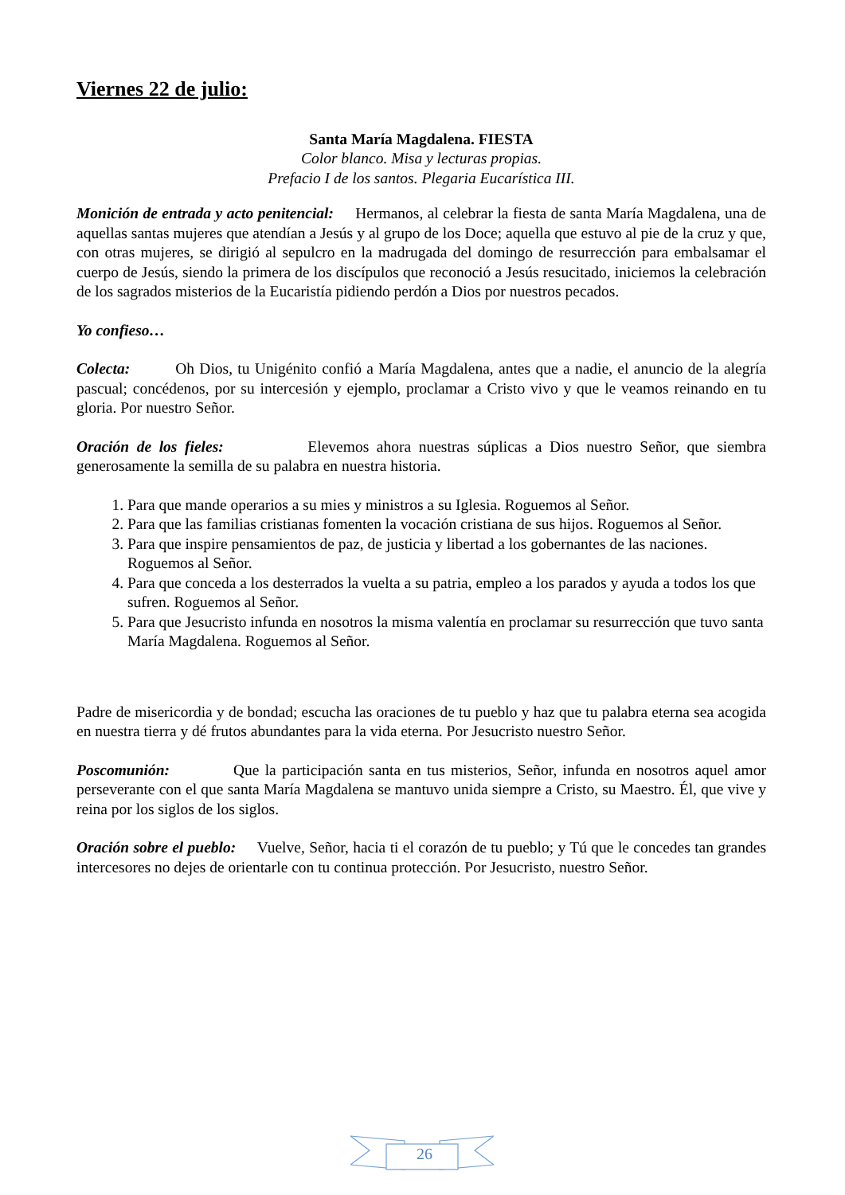Viernes 22 de julio:
Santa María Magdalena. FIESTA
Color blanco. Misa y lecturas propias.
Prefacio I de los santos. Plegaria Eucarística III.
Monición de entrada y acto penitencial: Hermanos, al celebrar la fiesta de santa María Magdalena, una de aquellas santas mujeres que atendían a Jesús y al grupo de los Doce; aquella que estuvo al pie de la cruz y que, con otras mujeres, se dirigió al sepulcro en la madrugada del domingo de resurrección para embalsamar el cuerpo de Jesús, siendo la primera de los discípulos que reconoció a Jesús resucitado, iniciemos la celebración de los sagrados misterios de la Eucaristía pidiendo perdón a Dios por nuestros pecados.
Yo confieso…
Colecta: Oh Dios, tu Unigénito confió a María Magdalena, antes que a nadie, el anuncio de la alegría pascual; concédenos, por su intercesión y ejemplo, proclamar a Cristo vivo y que le veamos reinando en tu gloria. Por nuestro Señor.
Oración de los fieles: Elevemos ahora nuestras súplicas a Dios nuestro Señor, que siembra generosamente la semilla de su palabra en nuestra historia.
1. Para que mande operarios a su mies y ministros a su Iglesia. Roguemos al Señor.
2. Para que las familias cristianas fomenten la vocación cristiana de sus hijos. Roguemos al Señor.
3. Para que inspire pensamientos de paz, de justicia y libertad a los gobernantes de las naciones. Roguemos al Señor.
4. Para que conceda a los desterrados la vuelta a su patria, empleo a los parados y ayuda a todos los que sufren. Roguemos al Señor.
5. Para que Jesucristo infunda en nosotros la misma valentía en proclamar su resurrección que tuvo santa María Magdalena. Roguemos al Señor.
Padre de misericordia y de bondad; escucha las oraciones de tu pueblo y haz que tu palabra eterna sea acogida en nuestra tierra y dé frutos abundantes para la vida eterna. Por Jesucristo nuestro Señor.
Poscomunión: Que la participación santa en tus misterios, Señor, infunda en nosotros aquel amor perseverante con el que santa María Magdalena se mantuvo unida siempre a Cristo, su Maestro. Él, que vive y reina por los siglos de los siglos.
Oración sobre el pueblo: Vuelve, Señor, hacia ti el corazón de tu pueblo; y Tú que le concedes tan grandes intercesores no dejes de orientarle con tu continua protección. Por Jesucristo, nuestro Señor.
26